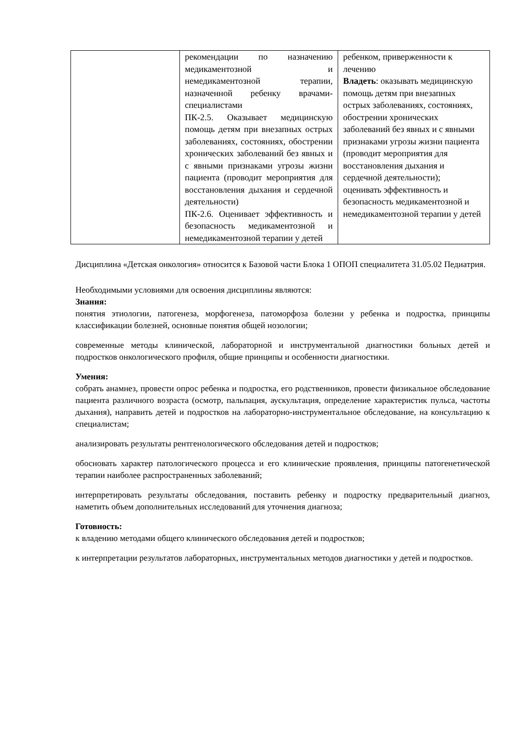| | рекомендации по назначению медикаментозной и немедикаментозной терапии, назначенной ребенку врачами-специалистами ПК-2.5. Оказывает медицинскую помощь детям при внезапных острых заболеваниях, состояниях, обострении хронических заболеваний без явных и с явными признаками угрозы жизни пациента (проводит мероприятия для восстановления дыхания и сердечной деятельности) ПК-2.6. Оценивает эффективность и безопасность медикаментозной и немедикаментозной терапии у детей | ребенком, приверженности к лечению Владеть : оказывать медицинскую помощь детям при внезапных острых заболеваниях, состояниях, обострении хронических заболеваний без явных и с явными признаками угрозы жизни пациента (проводит мероприятия для восстановления дыхания и сердечной деятельности); оценивать эффективность и безопасность медикаментозной и немедикаментозной терапии у детей |
Дисциплина «Детская онкология» относится к Базовой части Блока 1 ОПОП специалитета 31.05.02 Педиатрия.
Необходимыми условиями для освоения дисциплины являются:
Знания:
понятия этиологии, патогенеза, морфогенеза, патоморфоза болезни у ребенка и подростка, принципы классификации болезней, основные понятия общей нозологии;
современные методы клинической, лабораторной и инструментальной диагностики больных детей и подростков онкологического профиля, общие принципы и особенности диагностики.
Умения:
собрать анамнез, провести опрос ребенка и подростка, его родственников, провести физикальное обследование пациента различного возраста (осмотр, пальпация, аускультация, определение характеристик пульса, частоты дыхания), направить детей и подростков на лабораторно-инструментальное обследование, на консультацию к специалистам;
анализировать результаты рентгенологического обследования детей и подростков;
обосновать характер патологического процесса и его клинические проявления, принципы патогенетической терапии наиболее распространенных заболеваний;
интерпретировать результаты обследования, поставить ребенку и подростку предварительный диагноз, наметить объем дополнительных исследований для уточнения диагноза;
Готовность:
к владению методами общего клинического обследования детей и подростков;
к интерпретации результатов лабораторных, инструментальных методов диагностики у детей и подростков.